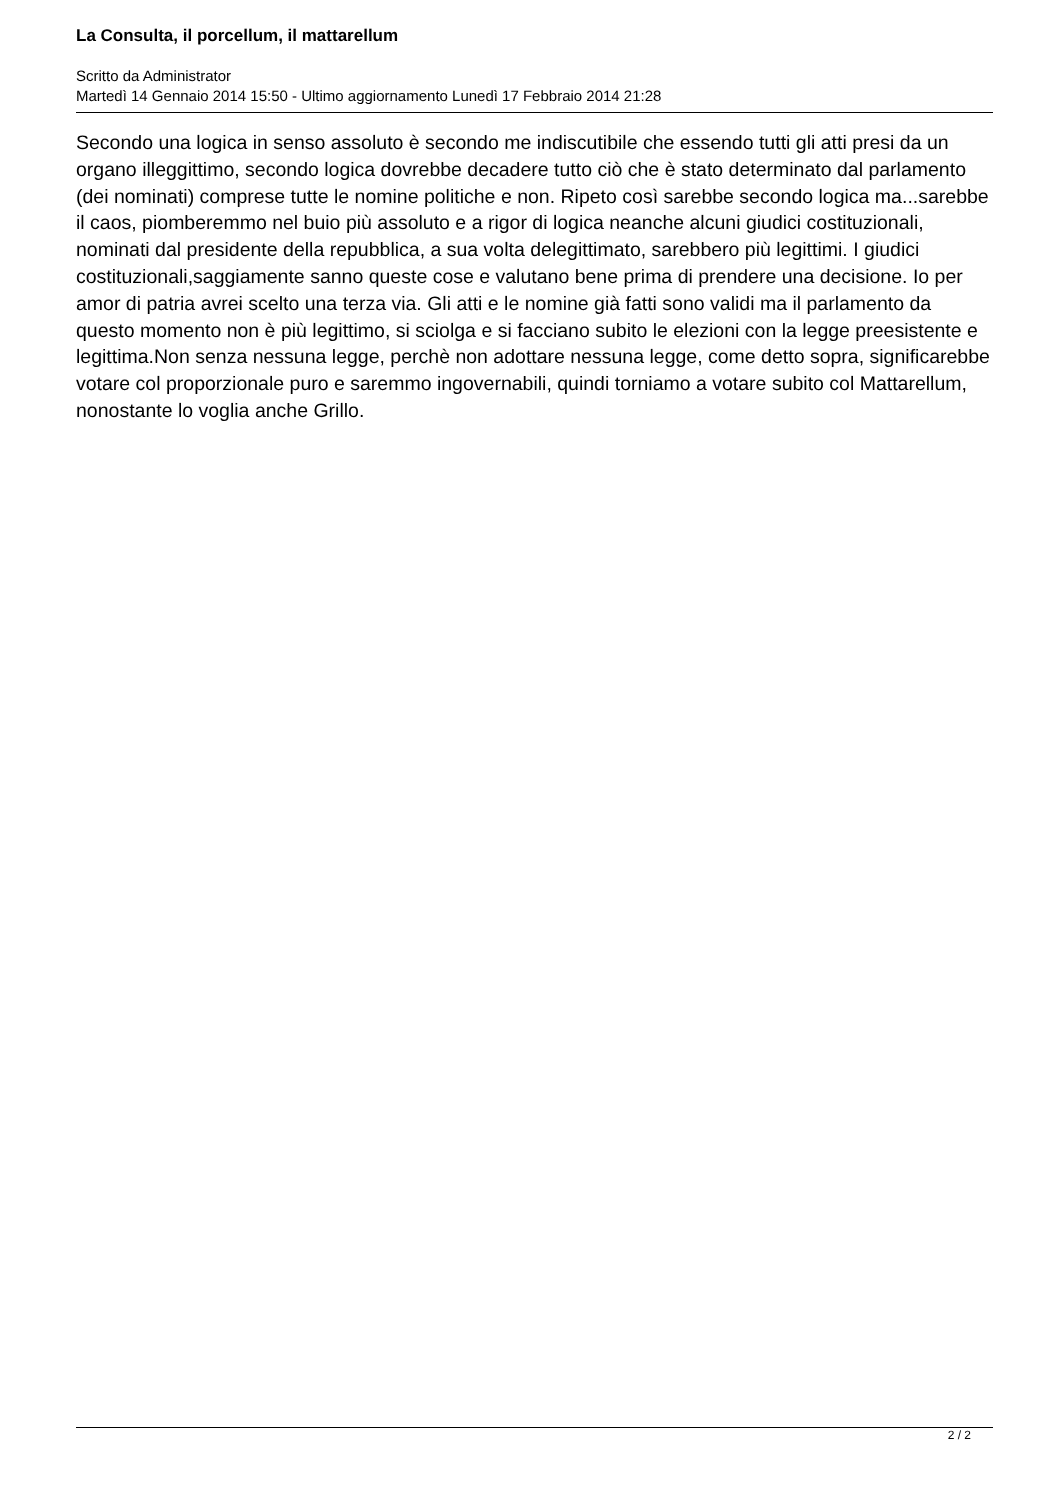La Consulta, il porcellum, il mattarellum
Scritto da Administrator
Martedì 14 Gennaio 2014 15:50 - Ultimo aggiornamento Lunedì 17 Febbraio 2014 21:28
Secondo una logica in senso assoluto è secondo me indiscutibile che essendo tutti gli atti presi da un organo illeggittimo, secondo logica dovrebbe decadere tutto ciò che è stato determinato dal parlamento (dei nominati) comprese tutte le nomine politiche e non. Ripeto così sarebbe secondo logica ma...sarebbe il caos, piomberemmo nel buio più assoluto e a rigor di logica neanche alcuni giudici costituzionali, nominati dal presidente della repubblica, a sua volta delegittimato, sarebbero più legittimi. I giudici costituzionali,saggiamente sanno queste cose e valutano bene prima di prendere una decisione. Io per amor di patria avrei scelto una terza via. Gli atti e le nomine già fatti sono validi ma il parlamento da questo momento non è più legittimo, si sciolga e si facciano subito le elezioni con la legge preesistente e legittima.Non senza nessuna legge, perchè non adottare nessuna legge, come detto sopra, significarebbe votare col proporzionale puro e saremmo ingovernabili, quindi torniamo a votare subito col Mattarellum, nonostante lo voglia anche Grillo.
2 / 2